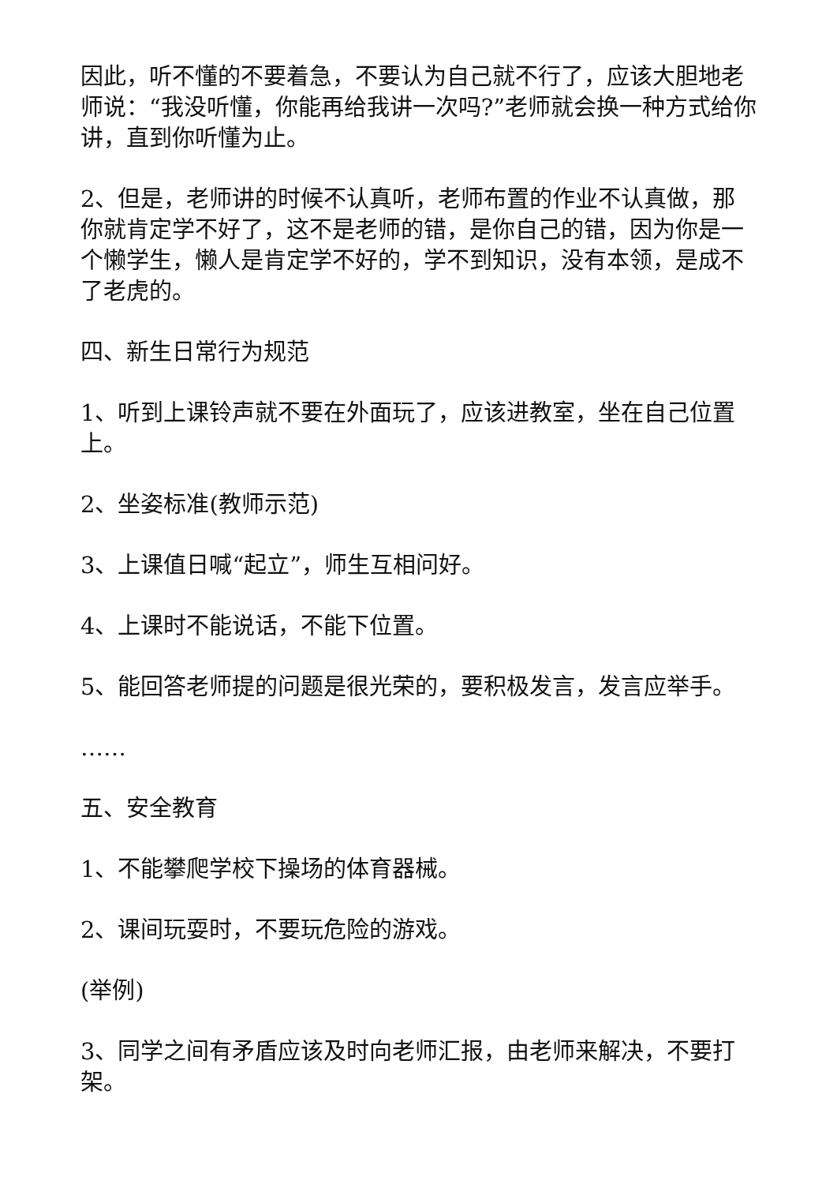因此，听不懂的不要着急，不要认为自己就不行了，应该大胆地老师说：“我没听懂，你能再给我讲一次吗?”老师就会换一种方式给你讲，直到你听懂为止。
2、但是，老师讲的时候不认真听，老师布置的作业不认真做，那你就肯定学不好了，这不是老师的错，是你自己的错，因为你是一个懒学生，懒人是肯定学不好的，学不到知识，没有本领，是成不了老虎的。
四、新生日常行为规范
1、听到上课铃声就不要在外面玩了，应该进教室，坐在自己位置上。
2、坐姿标准(教师示范)
3、上课值日喊“起立”，师生互相问好。
4、上课时不能说话，不能下位置。
5、能回答老师提的问题是很光荣的，要积极发言，发言应举手。
……
五、安全教育
1、不能攀爬学校下操场的体育器械。
2、课间玩耍时，不要玩危险的游戏。
(举例)
3、同学之间有矛盾应该及时向老师汇报，由老师来解决，不要打架。